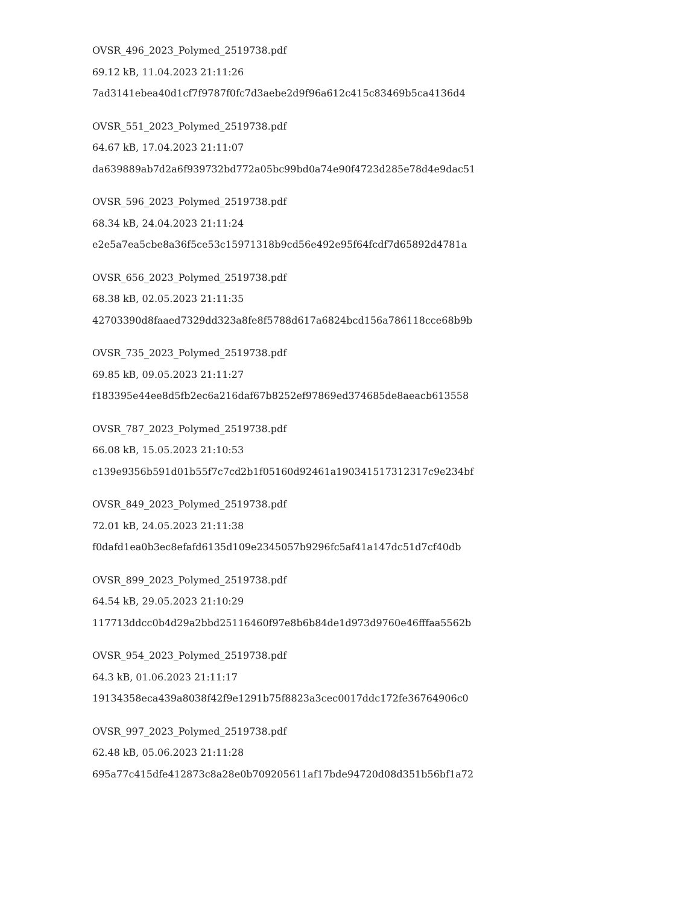OVSR_496_2023_Polymed_2519738.pdf
69.12 kB, 11.04.2023 21:11:26
7ad3141ebea40d1cf7f9787f0fc7d3aebe2d9f96a612c415c83469b5ca4136d4
OVSR_551_2023_Polymed_2519738.pdf
64.67 kB, 17.04.2023 21:11:07
da639889ab7d2a6f939732bd772a05bc99bd0a74e90f4723d285e78d4e9dac51
OVSR_596_2023_Polymed_2519738.pdf
68.34 kB, 24.04.2023 21:11:24
e2e5a7ea5cbe8a36f5ce53c15971318b9cd56e492e95f64fcdf7d65892d4781a
OVSR_656_2023_Polymed_2519738.pdf
68.38 kB, 02.05.2023 21:11:35
42703390d8faaed7329dd323a8fe8f5788d617a6824bcd156a786118cce68b9b
OVSR_735_2023_Polymed_2519738.pdf
69.85 kB, 09.05.2023 21:11:27
f183395e44ee8d5fb2ec6a216daf67b8252ef97869ed374685de8aeacb613558
OVSR_787_2023_Polymed_2519738.pdf
66.08 kB, 15.05.2023 21:10:53
c139e9356b591d01b55f7c7cd2b1f05160d92461a190341517312317c9e234bf
OVSR_849_2023_Polymed_2519738.pdf
72.01 kB, 24.05.2023 21:11:38
f0dafd1ea0b3ec8efafd6135d109e2345057b9296fc5af41a147dc51d7cf40db
OVSR_899_2023_Polymed_2519738.pdf
64.54 kB, 29.05.2023 21:10:29
117713ddcc0b4d29a2bbd25116460f97e8b6b84de1d973d9760e46fffaa5562b
OVSR_954_2023_Polymed_2519738.pdf
64.3 kB, 01.06.2023 21:11:17
19134358eca439a8038f42f9e1291b75f8823a3cec0017ddc172fe36764906c0
OVSR_997_2023_Polymed_2519738.pdf
62.48 kB, 05.06.2023 21:11:28
695a77c415dfe412873c8a28e0b709205611af17bde94720d08d351b56bf1a72